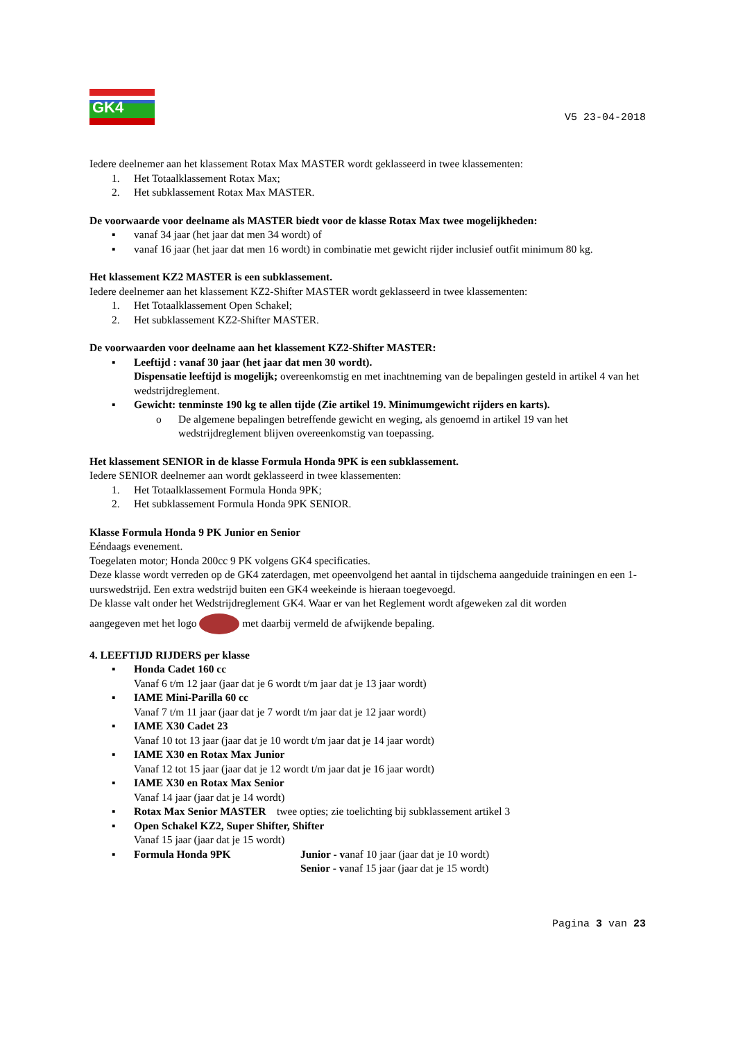GK4
V5 23-04-2018
Iedere deelnemer aan het klassement Rotax Max MASTER wordt geklasseerd in twee klassementen:
1. Het Totaalklassement Rotax Max;
2. Het subklassement Rotax Max MASTER.
De voorwaarde voor deelname als MASTER biedt voor de klasse Rotax Max twee mogelijkheden:
▪ vanaf 34 jaar (het jaar dat men 34 wordt) of
▪ vanaf 16 jaar (het jaar dat men 16 wordt) in combinatie met gewicht rijder inclusief outfit minimum 80 kg.
Het klassement KZ2 MASTER is een subklassement.
Iedere deelnemer aan het klassement KZ2-Shifter MASTER wordt geklasseerd in twee klassementen:
1. Het Totaalklassement Open Schakel;
2. Het subklassement KZ2-Shifter MASTER.
De voorwaarden voor deelname aan het klassement KZ2-Shifter MASTER:
▪ Leeftijd : vanaf 30 jaar (het jaar dat men 30 wordt).
Dispensatie leeftijd is mogelijk; overeenkomstig en met inachtneming van de bepalingen gesteld in artikel 4 van het wedstrijdreglement.
▪ Gewicht: tenminste 190 kg te allen tijde (Zie artikel 19. Minimumgewicht rijders en karts).
o De algemene bepalingen betreffende gewicht en weging, als genoemd in artikel 19 van het wedstrijdreglement blijven overeenkomstig van toepassing.
Het klassement SENIOR in de klasse Formula Honda 9PK is een subklassement.
Iedere SENIOR deelnemer aan wordt geklasseerd in twee klassementen:
1. Het Totaalklassement Formula Honda 9PK;
2. Het subklassement Formula Honda 9PK SENIOR.
Klasse Formula Honda 9 PK Junior en Senior
Eéndaags evenement.
Toegelaten motor; Honda 200cc 9 PK volgens GK4 specificaties.
Deze klasse wordt verreden op de GK4 zaterdagen, met opeenvolgend het aantal in tijdschema aangeduide trainingen en een 1-uurswedstrijd. Een extra wedstrijd buiten een GK4 weekeinde is hieraan toegevoegd.
De klasse valt onder het Wedstrijdreglement GK4. Waar er van het Reglement wordt afgeweken zal dit worden
aangegeven met het logo met daarbij vermeld de afwijkende bepaling.
4. LEEFTIJD RIJDERS per klasse
▪ Honda Cadet 160 cc
Vanaf 6 t/m 12 jaar (jaar dat je 6 wordt t/m jaar dat je 13 jaar wordt)
▪ IAME Mini-Parilla 60 cc
Vanaf 7 t/m 11 jaar (jaar dat je 7 wordt t/m jaar dat je 12 jaar wordt)
▪ IAME X30 Cadet 23
Vanaf 10 tot 13 jaar (jaar dat je 10 wordt t/m jaar dat je 14 jaar wordt)
▪ IAME X30 en Rotax Max Junior
Vanaf 12 tot 15 jaar (jaar dat je 12 wordt t/m jaar dat je 16 jaar wordt)
▪ IAME X30 en Rotax Max Senior
Vanaf 14 jaar (jaar dat je 14 wordt)
▪ Rotax Max Senior MASTER twee opties; zie toelichting bij subklassement artikel 3
▪ Open Schakel KZ2, Super Shifter, Shifter
Vanaf 15 jaar (jaar dat je 15 wordt)
▪ Formula Honda 9PK Junior - vanaf 10 jaar (jaar dat je 10 wordt)
Senior - vanaf 15 jaar (jaar dat je 15 wordt)
Pagina 3 van 23